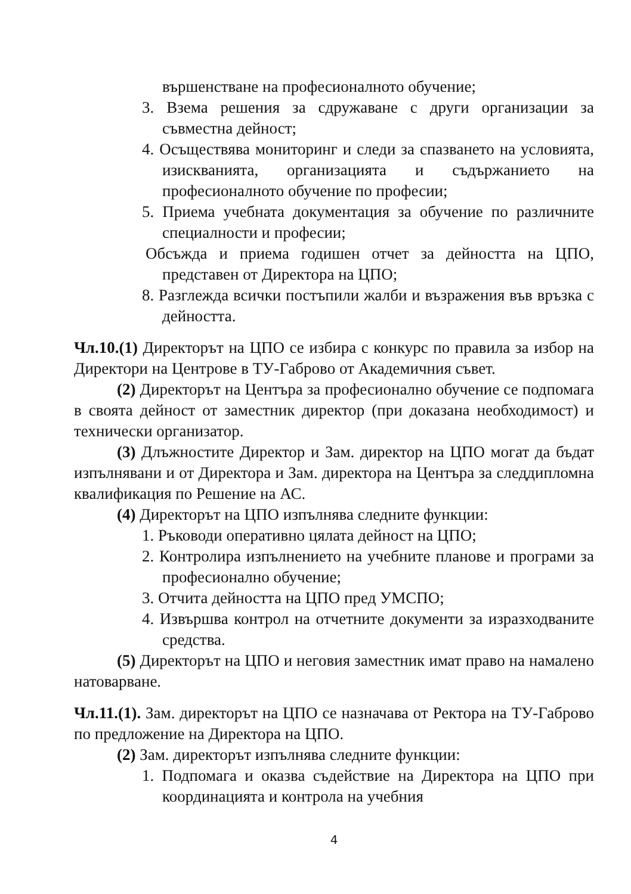вършенстване на професионалното обучение;
3. Взема решения за сдружаване с други организации за съвместна дейност;
4. Осъществява мониторинг и следи за спазването на условията, изискванията, организацията и съдържанието на професионалното обучение по професии;
5. Приема учебната документация за обучение по различните специалности и професии;
Обсъжда и приема годишен отчет за дейността на ЦПО, представен от Директора на ЦПО;
8. Разглежда всички постъпили жалби и възражения във връзка с дейността.
Чл.10.(1) Директорът на ЦПО се избира с конкурс по правила за избор на Директори на Центрове в ТУ-Габрово от Академичния съвет.
(2) Директорът на Центъра за професионално обучение се подпомага в своята дейност от заместник директор (при доказана необходимост) и технически организатор.
(3) Длъжностите Директор и Зам. директор на ЦПО могат да бъдат изпълнявани и от Директора и Зам. директора на Центъра за следдипломна квалификация по Решение на АС.
(4) Директорът на ЦПО изпълнява следните функции:
1. Ръководи оперативно цялата дейност на ЦПО;
2. Контролира изпълнението на учебните планове и програми за професионално обучение;
3. Отчита дейността на ЦПО пред УМСПО;
4. Извършва контрол на отчетните документи за изразходваните средства.
(5) Директорът на ЦПО и неговия заместник имат право на намалено натоварване.
Чл.11.(1). Зам. директорът на ЦПО се назначава от Ректора на ТУ-Габрово по предложение на Директора на ЦПО.
(2) Зам. директорът изпълнява следните функции:
1. Подпомага и оказва съдействие на Директора на ЦПО при координацията и контрола на учебния
4